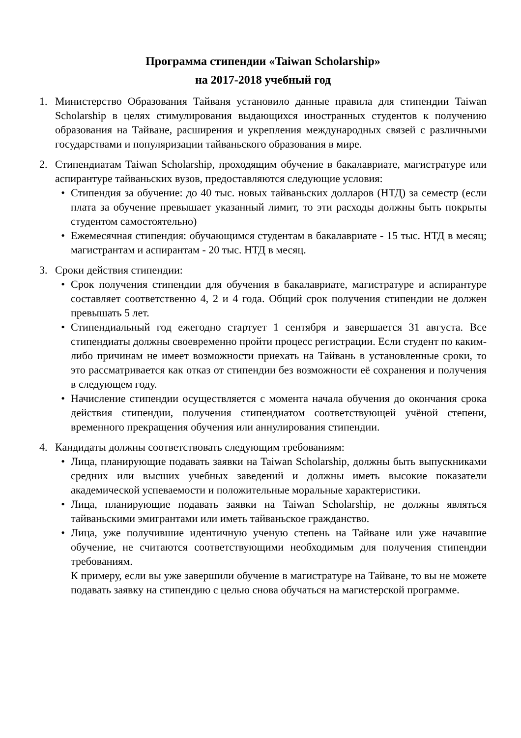Программа стипендии «Taiwan Scholarship»
на 2017-2018 учебный год
1. Министерство Образования Тайваня установило данные правила для стипендии Taiwan Scholarship в целях стимулирования выдающихся иностранных студентов к получению образования на Тайване, расширения и укрепления международных связей с различными государствами и популяризации тайваньского образования в мире.
2. Стипендиатам Taiwan Scholarship, проходящим обучение в бакалавриате, магистратуре или аспирантуре тайваньских вузов, предоставляются следующие условия:
• Стипендия за обучение: до 40 тыс. новых тайваньских долларов (НТД) за семестр (если плата за обучение превышает указанный лимит, то эти расходы должны быть покрыты студентом самостоятельно)
• Ежемесячная стипендия: обучающимся студентам в бакалавриате - 15 тыс. НТД в месяц; магистрантам и аспирантам - 20 тыс. НТД в месяц.
3. Сроки действия стипендии:
• Срок получения стипендии для обучения в бакалавриате, магистратуре и аспирантуре составляет соответственно 4, 2 и 4 года. Общий срок получения стипендии не должен превышать 5 лет.
• Стипендиальный год ежегодно стартует 1 сентября и завершается 31 августа. Все стипендиаты должны своевременно пройти процесс регистрации. Если студент по каким-либо причинам не имеет возможности приехать на Тайвань в установленные сроки, то это рассматривается как отказ от стипендии без возможности её сохранения и получения в следующем году.
• Начисление стипендии осуществляется с момента начала обучения до окончания срока действия стипендии, получения стипендиатом соответствующей учёной степени, временного прекращения обучения или аннулирования стипендии.
4. Кандидаты должны соответствовать следующим требованиям:
• Лица, планирующие подавать заявки на Taiwan Scholarship, должны быть выпускниками средних или высших учебных заведений и должны иметь высокие показатели академической успеваемости и положительные моральные характеристики.
• Лица, планирующие подавать заявки на Taiwan Scholarship, не должны являться тайваньскими эмигрантами или иметь тайваньское гражданство.
• Лица, уже получившие идентичную ученую степень на Тайване или уже начавшие обучение, не считаются соответствующими необходимым для получения стипендии требованиям.
К примеру, если вы уже завершили обучение в магистратуре на Тайване, то вы не можете подавать заявку на стипендию с целью снова обучаться на магистерской программе.